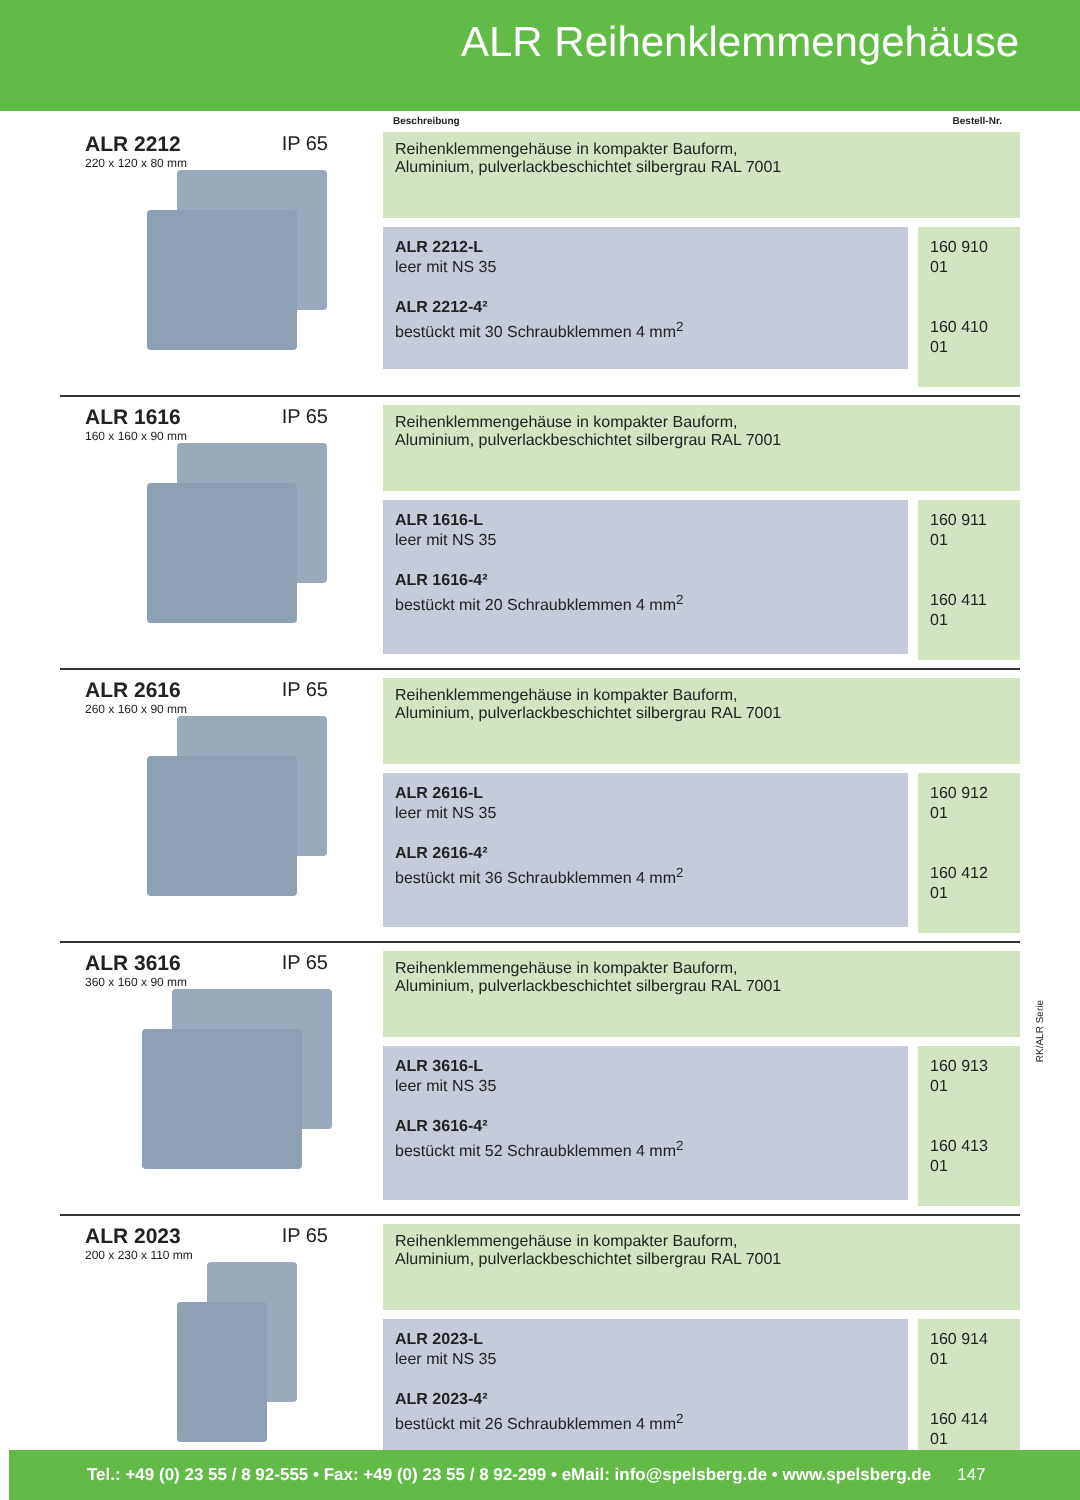ALR Reihenklemmengehäuse
Beschreibung Bestell-Nr.
ALR 2212 IP 65
220 x 120 x 80 mm
Reihenklemmengehäuse in kompakter Bauform,
Aluminium, pulverlackbeschichtet silbergrau RAL 7001
ALR 2212-L
leer mit NS 35
ALR 2212-4²
bestückt mit 30 Schraubklemmen 4 mm<sup>2</sup>
160 910 01
160 410 01
ALR 1616 IP 65
160 x 160 x 90 mm
Reihenklemmengehäuse in kompakter Bauform,
Aluminium, pulverlackbeschichtet silbergrau RAL 7001
ALR 1616-L
leer mit NS 35
ALR 1616-4²
bestückt mit 20 Schraubklemmen 4 mm<sup>2</sup>
160 911 01
160 411 01
ALR 2616 IP 65
260 x 160 x 90 mm
Reihenklemmengehäuse in kompakter Bauform,
Aluminium, pulverlackbeschichtet silbergrau RAL 7001
ALR 2616-L
leer mit NS 35
ALR 2616-4²
bestückt mit 36 Schraubklemmen 4 mm<sup>2</sup>
160 912 01
160 412 01
ALR 3616 IP 65
360 x 160 x 90 mm
Reihenklemmengehäuse in kompakter Bauform,
Aluminium, pulverlackbeschichtet silbergrau RAL 7001
ALR 3616-L
leer mit NS 35
ALR 3616-4²
bestückt mit 52 Schraubklemmen 4 mm<sup>2</sup>
160 913 01
160 413 01
ALR 2023 IP 65
200 x 230 x 110 mm
Reihenklemmengehäuse in kompakter Bauform,
Aluminium, pulverlackbeschichtet silbergrau RAL 7001
ALR 2023-L
leer mit NS 35
ALR 2023-4²
bestückt mit 26 Schraubklemmen 4 mm<sup>2</sup>
160 914 01
160 414 01
RK/ALR Serie
Tel.: +49 (0) 23 55 / 8 92-555 • Fax: +49 (0) 23 55 / 8 92-299 • eMail: info@spelsberg.de • www.spelsberg.de 147